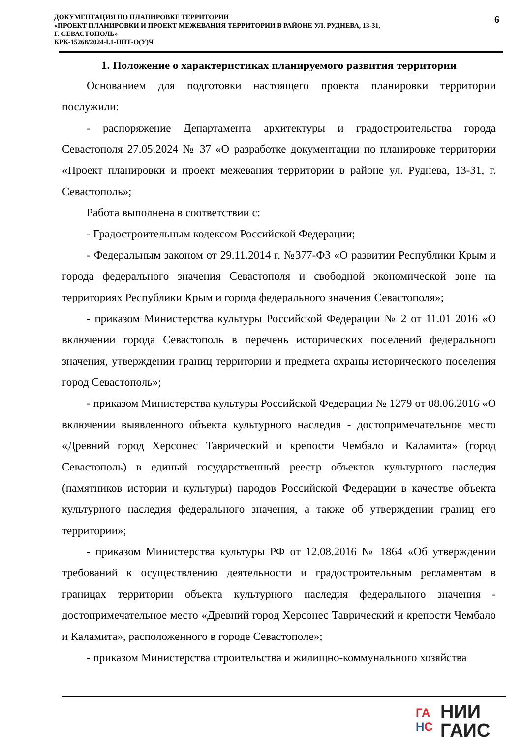ДОКУМЕНТАЦИЯ ПО ПЛАНИРОВКЕ ТЕРРИТОРИИ
«ПРОЕКТ ПЛАНИРОВКИ И ПРОЕКТ МЕЖЕВАНИЯ ТЕРРИТОРИИ В РАЙОНЕ УЛ. РУДНЕВА, 13-31,
Г. СЕВАСТОПОЛЬ»
КРК-15268/2024-I.1-ППТ-О(У)Ч
6
1. Положение о характеристиках планируемого развития территории
Основанием для подготовки настоящего проекта планировки территории послужили:
- распоряжение Департамента архитектуры и градостроительства города Севастополя 27.05.2024 № 37 «О разработке документации по планировке территории «Проект планировки и проект межевания территории в районе ул. Руднева, 13-31, г. Севастополь»;
Работа выполнена в соответствии с:
- Градостроительным кодексом Российской Федерации;
- Федеральным законом от 29.11.2014 г. №377-ФЗ «О развитии Республики Крым и города федерального значения Севастополя и свободной экономической зоне на территориях Республики Крым и города федерального значения Севастополя»;
- приказом Министерства культуры Российской Федерации № 2 от 11.01 2016 «О включении города Севастополь в перечень исторических поселений федерального значения, утверждении границ территории и предмета охраны исторического поселения город Севастополь»;
- приказом Министерства культуры Российской Федерации № 1279 от 08.06.2016 «О включении выявленного объекта культурного наследия - достопримечательное место «Древний город Херсонес Таврический и крепости Чембало и Каламита» (город Севастополь) в единый государственный реестр объектов культурного наследия (памятников истории и культуры) народов Российской Федерации в качестве объекта культурного наследия федерального значения, а также об утверждении границ его территории»;
- приказом Министерства культуры РФ от 12.08.2016 № 1864 «Об утверждении требований к осуществлению деятельности и градостроительным регламентам в границах территории объекта культурного наследия федерального значения - достопримечательное место «Древний город Херсонес Таврический и крепости Чембало и Каламита», расположенного в городе Севастополе»;
- приказом Министерства строительства и жилищно-коммунального хозяйства
ГА
НС
НИИ
ГАИС